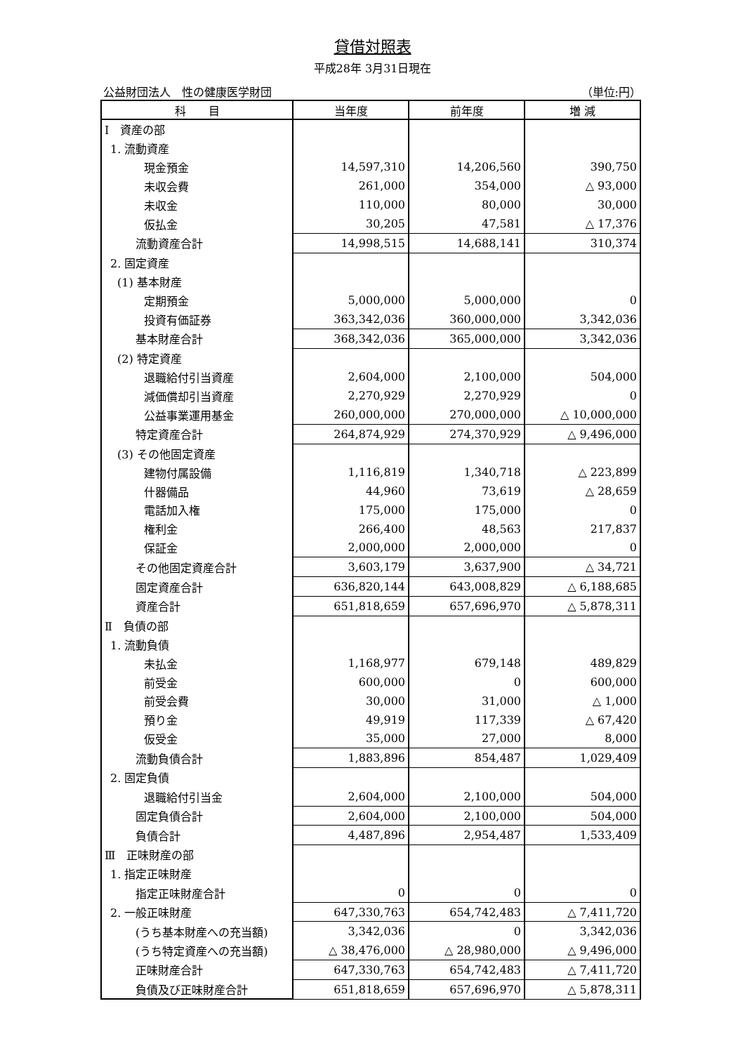貸借対照表
平成28年 3月31日現在
公益財団法人　性の健康医学財団 （単位:円）
| 科 目 | 当年度 | 前年度 | 増 減 |
| --- | --- | --- | --- |
| Ⅰ 資産の部 | | | |
| 1. 流動資産 | | | |
| 現金預金 | 14,597,310 | 14,206,560 | 390,750 |
| 未収会費 | 261,000 | 354,000 | △ 93,000 |
| 未収金 | 110,000 | 80,000 | 30,000 |
| 仮払金 | 30,205 | 47,581 | △ 17,376 |
| 流動資産合計 | 14,998,515 | 14,688,141 | 310,374 |
| 2. 固定資産 | | | |
| (1) 基本財産 | | | |
| 定期預金 | 5,000,000 | 5,000,000 | 0 |
| 投資有価証券 | 363,342,036 | 360,000,000 | 3,342,036 |
| 基本財産合計 | 368,342,036 | 365,000,000 | 3,342,036 |
| (2) 特定資産 | | | |
| 退職給付引当資産 | 2,604,000 | 2,100,000 | 504,000 |
| 減価償却引当資産 | 2,270,929 | 2,270,929 | 0 |
| 公益事業運用基金 | 260,000,000 | 270,000,000 | △ 10,000,000 |
| 特定資産合計 | 264,874,929 | 274,370,929 | △ 9,496,000 |
| (3) その他固定資産 | | | |
| 建物付属設備 | 1,116,819 | 1,340,718 | △ 223,899 |
| 什器備品 | 44,960 | 73,619 | △ 28,659 |
| 電話加入権 | 175,000 | 175,000 | 0 |
| 権利金 | 266,400 | 48,563 | 217,837 |
| 保証金 | 2,000,000 | 2,000,000 | 0 |
| その他固定資産合計 | 3,603,179 | 3,637,900 | △ 34,721 |
| 固定資産合計 | 636,820,144 | 643,008,829 | △ 6,188,685 |
| 資産合計 | 651,818,659 | 657,696,970 | △ 5,878,311 |
| Ⅱ 負債の部 | | | |
| 1. 流動負債 | | | |
| 未払金 | 1,168,977 | 679,148 | 489,829 |
| 前受金 | 600,000 | 0 | 600,000 |
| 前受会費 | 30,000 | 31,000 | △ 1,000 |
| 預り金 | 49,919 | 117,339 | △ 67,420 |
| 仮受金 | 35,000 | 27,000 | 8,000 |
| 流動負債合計 | 1,883,896 | 854,487 | 1,029,409 |
| 2. 固定負債 | | | |
| 退職給付引当金 | 2,604,000 | 2,100,000 | 504,000 |
| 固定負債合計 | 2,604,000 | 2,100,000 | 504,000 |
| 負債合計 | 4,487,896 | 2,954,487 | 1,533,409 |
| Ⅲ 正味財産の部 | | | |
| 1. 指定正味財産 | | | |
| 指定正味財産合計 | 0 | 0 | 0 |
| 2. 一般正味財産 | 647,330,763 | 654,742,483 | △ 7,411,720 |
| (うち基本財産への充当額) | 3,342,036 | 0 | 3,342,036 |
| (うち特定資産への充当額) | △ 38,476,000 | △ 28,980,000 | △ 9,496,000 |
| 正味財産合計 | 647,330,763 | 654,742,483 | △ 7,411,720 |
| 負債及び正味財産合計 | 651,818,659 | 657,696,970 | △ 5,878,311 |